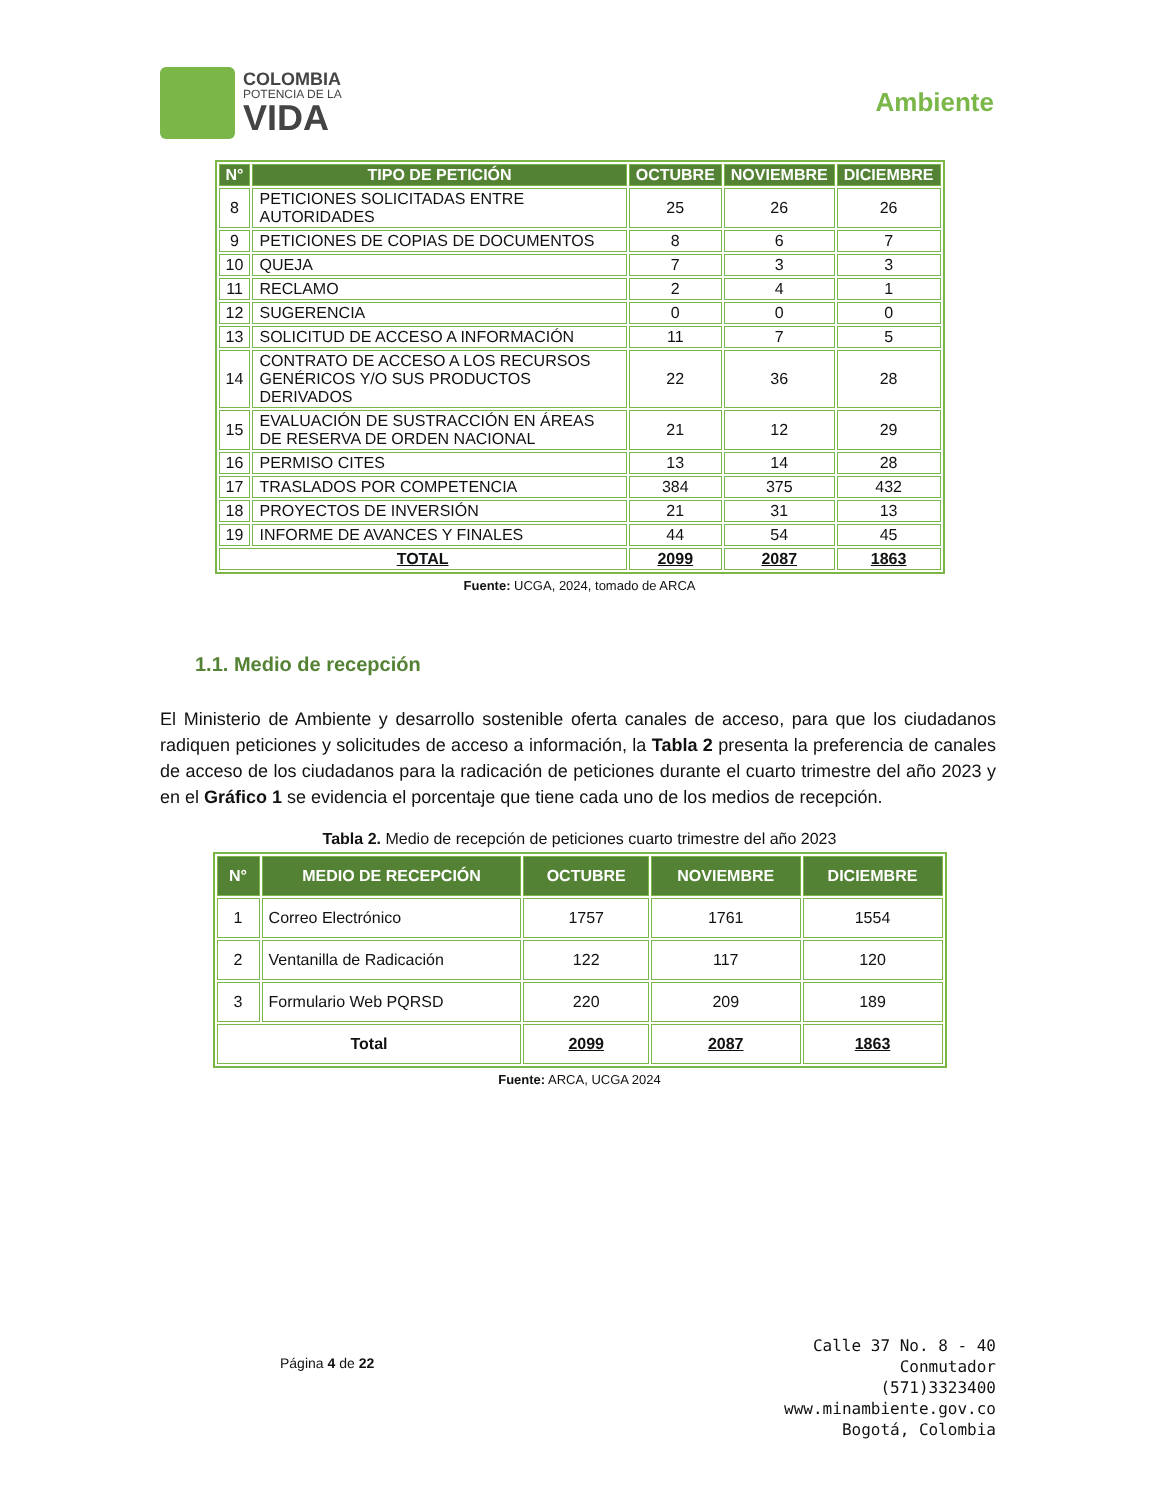COLOMBIA
POTENCIA DE LA
VIDA
Ambiente
| N° | TIPO DE PETICIÓN | OCTUBRE | NOVIEMBRE | DICIEMBRE |
| --- | --- | --- | --- | --- |
| 8 | PETICIONES SOLICITADAS ENTRE AUTORIDADES | 25 | 26 | 26 |
| 9 | PETICIONES DE COPIAS DE DOCUMENTOS | 8 | 6 | 7 |
| 10 | QUEJA | 7 | 3 | 3 |
| 11 | RECLAMO | 2 | 4 | 1 |
| 12 | SUGERENCIA | 0 | 0 | 0 |
| 13 | SOLICITUD DE ACCESO A INFORMACIÓN | 11 | 7 | 5 |
| 14 | CONTRATO DE ACCESO A LOS RECURSOS GENÉRICOS Y/O SUS PRODUCTOS DERIVADOS | 22 | 36 | 28 |
| 15 | EVALUACIÓN DE SUSTRACCIÓN EN ÁREAS DE RESERVA DE ORDEN NACIONAL | 21 | 12 | 29 |
| 16 | PERMISO CITES | 13 | 14 | 28 |
| 17 | TRASLADOS POR COMPETENCIA | 384 | 375 | 432 |
| 18 | PROYECTOS DE INVERSIÓN | 21 | 31 | 13 |
| 19 | INFORME DE AVANCES Y FINALES | 44 | 54 | 45 |
| TOTAL | | 2099 | 2087 | 1863 |
Fuente: UCGA, 2024, tomado de ARCA
1.1. Medio de recepción
El Ministerio de Ambiente y desarrollo sostenible oferta canales de acceso, para que los ciudadanos radiquen peticiones y solicitudes de acceso a información, la Tabla 2 presenta la preferencia de canales de acceso de los ciudadanos para la radicación de peticiones durante el cuarto trimestre del año 2023 y en el Gráfico 1 se evidencia el porcentaje que tiene cada uno de los medios de recepción.
Tabla 2. Medio de recepción de peticiones cuarto trimestre del año 2023
| N° | MEDIO DE RECEPCIÓN | OCTUBRE | NOVIEMBRE | DICIEMBRE |
| --- | --- | --- | --- | --- |
| 1 | Correo Electrónico | 1757 | 1761 | 1554 |
| 2 | Ventanilla de Radicación | 122 | 117 | 120 |
| 3 | Formulario Web PQRSD | 220 | 209 | 189 |
| Total | | 2099 | 2087 | 1863 |
Fuente: ARCA, UCGA 2024
Página 4 de 22
Calle 37 No. 8 - 40
Conmutador
(571)3323400
www.minambiente.gov.co
Bogotá, Colombia